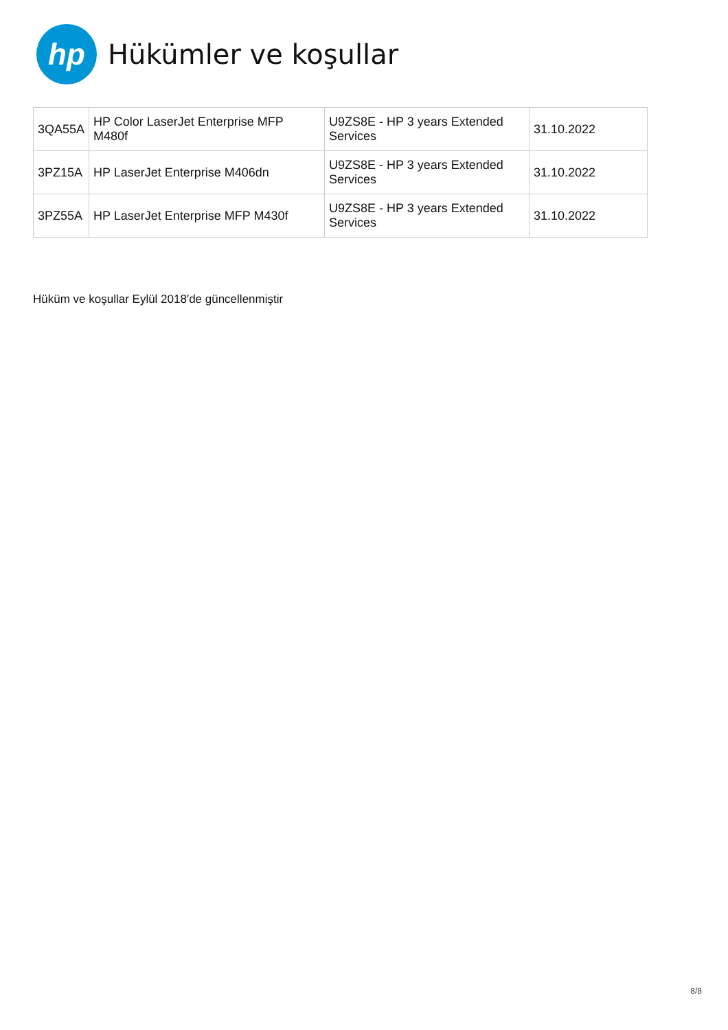hp
Hükümler ve koşullar
| 3QA55A | HP Color LaserJet Enterprise MFP M480f | U9ZS8E - HP 3 years Extended Services | 31.10.2022 |
| 3PZ15A | HP LaserJet Enterprise M406dn | U9ZS8E - HP 3 years Extended Services | 31.10.2022 |
| 3PZ55A | HP LaserJet Enterprise MFP M430f | U9ZS8E - HP 3 years Extended Services | 31.10.2022 |
Hüküm ve koşullar Eylül 2018′de güncellenmiştir
8/8